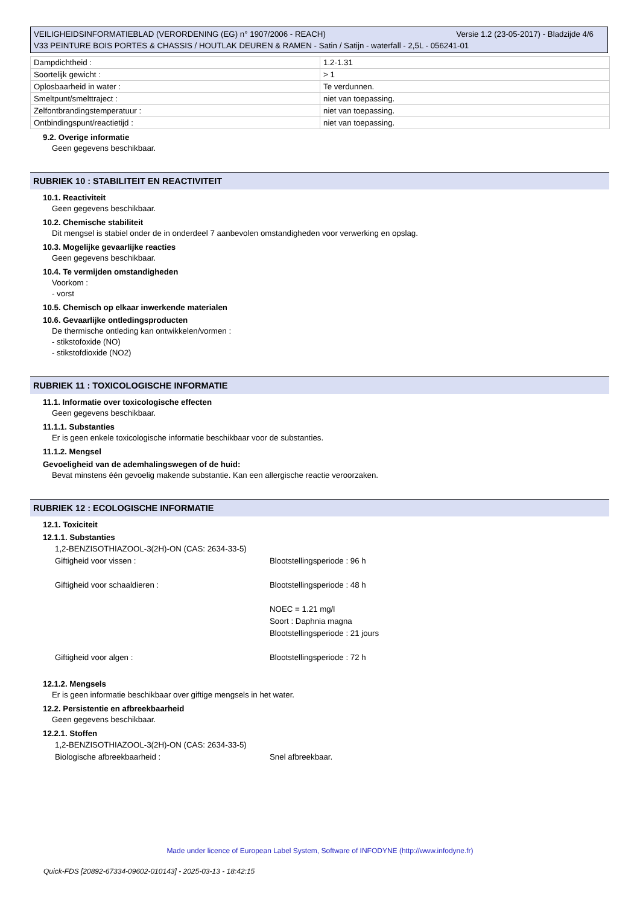Versie 1.2 (23-05-2017) - Bladzijde 4/6 VEILIGHEIDSINFORMATIEBLAD (VERORDENING (EG) n° 1907/2006 - REACH)
V33 PEINTURE BOIS PORTES & CHASSIS / HOUTLAK DEUREN & RAMEN - Satin / Satijn - waterfall - 2,5L - 056241-01
| Dampdichtheid : | 1.2-1.31 |
| Soortelijk gewicht : | > 1 |
| Oplosbaarheid in water : | Te verdunnen. |
| Smeltpunt/smelttraject : | niet van toepassing. |
| Zelfontbrandingstemperatuur : | niet van toepassing. |
| Ontbindingspunt/reactietijd : | niet van toepassing. |
9.2. Overige informatie
Geen gegevens beschikbaar.
RUBRIEK 10 : STABILITEIT EN REACTIVITEIT
10.1. Reactiviteit
Geen gegevens beschikbaar.
10.2. Chemische stabiliteit
Dit mengsel is stabiel onder de in onderdeel 7 aanbevolen omstandigheden voor verwerking en opslag.
10.3. Mogelijke gevaarlijke reacties
Geen gegevens beschikbaar.
10.4. Te vermijden omstandigheden
Voorkom :
- vorst
10.5. Chemisch op elkaar inwerkende materialen
10.6. Gevaarlijke ontledingsproducten
De thermische ontleding kan ontwikkelen/vormen :
- stikstofoxide (NO)
- stikstofdioxide (NO2)
RUBRIEK 11 : TOXICOLOGISCHE INFORMATIE
11.1. Informatie over toxicologische effecten
Geen gegevens beschikbaar.
11.1.1. Substanties
Er is geen enkele toxicologische informatie beschikbaar voor de substanties.
11.1.2. Mengsel
Gevoeligheid van de ademhalingswegen of de huid:
Bevat minstens één gevoelig makende substantie. Kan een allergische reactie veroorzaken.
RUBRIEK 12 : ECOLOGISCHE INFORMATIE
12.1. Toxiciteit
12.1.1. Substanties
1,2-BENZISOTHIAZOOL-3(2H)-ON (CAS: 2634-33-5)
Giftigheid voor vissen :
Blootstellingsperiode : 96 h
Giftigheid voor schaaldieren :
Blootstellingsperiode : 48 h
NOEC = 1.21 mg/l
Soort : Daphnia magna
Blootstellingsperiode : 21 jours
Giftigheid voor algen :
Blootstellingsperiode : 72 h
12.1.2. Mengsels
Er is geen informatie beschikbaar over giftige mengsels in het water.
12.2. Persistentie en afbreekbaarheid
Geen gegevens beschikbaar.
12.2.1. Stoffen
1,2-BENZISOTHIAZOOL-3(2H)-ON (CAS: 2634-33-5)
Biologische afbreekbaarheid :
Snel afbreekbaar.
Made under licence of European Label System, Software of INFODYNE (http://www.infodyne.fr)
Quick-FDS [20892-67334-09602-010143] - 2025-03-13 - 18:42:15